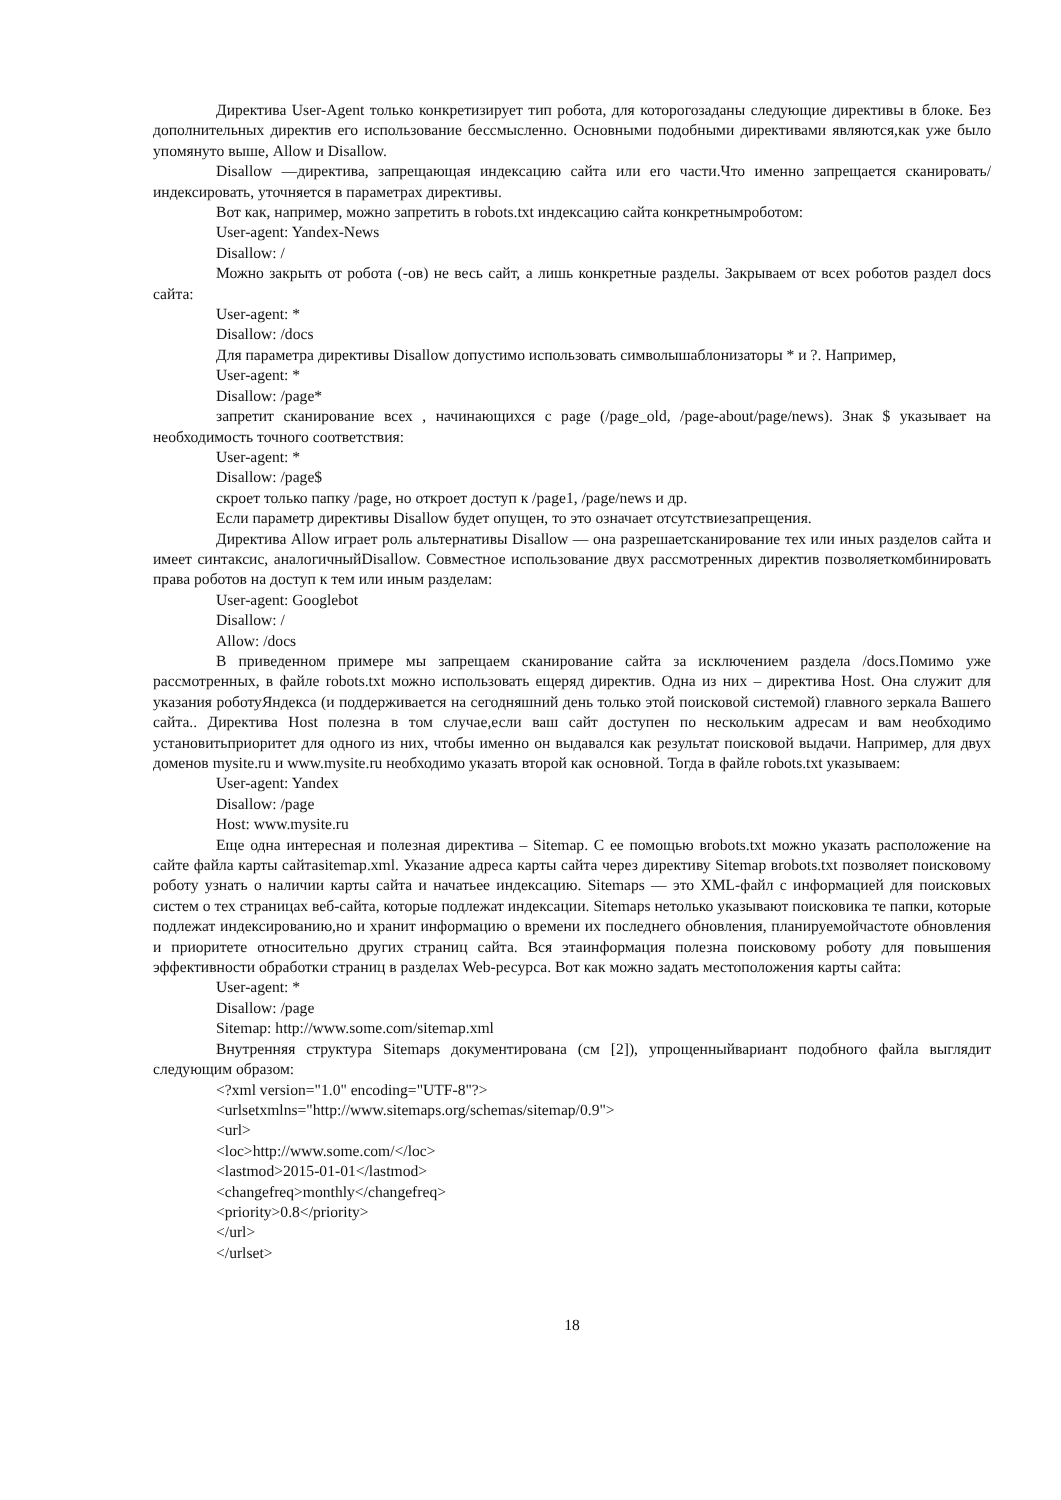Директива User-Agent только конкретизирует тип робота, для которогозаданы следующие директивы в блоке. Без дополнительных директив его использование бессмысленно. Основными подобными директивами являются,как уже было упомянуто выше, Allow и Disallow.
Disallow —директива, запрещающая индексацию сайта или его части.Что именно запрещается сканировать/индексировать, уточняется в параметрах директивы.
Вот как, например, можно запретить в robots.txt индексацию сайта конкретнымроботом:
User-agent: Yandex-News
Disallow: /
Можно закрыть от робота (-ов) не весь сайт, а лишь конкретные разделы. Закрываем от всех роботов раздел docs сайта:
User-agent: *
Disallow: /docs
Для параметра директивы Disallow допустимо использовать символышаблонизаторы * и ?. Например,
User-agent: *
Disallow: /page*
запретит сканирование всех , начинающихся с page (/page_old, /page-about/page/news). Знак $ указывает на необходимость точного соответствия:
User-agent: *
Disallow: /page$
скроет только папку /page, но откроет доступ к /page1, /page/news и др.
Если параметр директивы Disallow будет опущен, то это означает отсутствиезапрещения.
Директива Allow играет роль альтернативы Disallow — она разрешаетсканирование тех или иных разделов сайта и имеет синтаксис, аналогичныйDisallow. Совместное использование двух рассмотренных директив позволяеткомбинировать права роботов на доступ к тем или иным разделам:
User-agent: Googlebot
Disallow: /
Allow: /docs
В приведенном примере мы запрещаем сканирование сайта за исключением раздела /docs.Помимо уже рассмотренных, в файле robots.txt можно использовать ещеряд директив. Одна из них – директива Host. Она служит для указания роботуЯндекса (и поддерживается на сегодняшний день только этой поисковой системой) главного зеркала Вашего сайта.. Директива Host полезна в том случае,если ваш сайт доступен по нескольким адресам и вам необходимо установитьприоритет для одного из них, чтобы именно он выдавался как результат поисковой выдачи. Например, для двух доменов mysite.ru и www.mysite.ru необходимо указать второй как основной. Тогда в файле robots.txt указываем:
User-agent: Yandex
Disallow: /page
Host: www.mysite.ru
Еще одна интересная и полезная директива – Sitemap. С ее помощью вrobots.txt можно указать расположение на сайте файла карты сайтаsitemap.xml. Указание адреса карты сайта через директиву Sitemap вrobots.txt позволяет поисковому роботу узнать о наличии карты сайта и начатьее индексацию. Sitemaps — это XML-файл с информацией для поисковых систем о тех страницах веб-сайта, которые подлежат индексации. Sitemaps нетолько указывают поисковика те папки, которые подлежат индексированию,но и хранит информацию о времени их последнего обновления, планируемойчастоте обновления и приоритете относительно других страниц сайта. Вся этаинформация полезна поисковому роботу для повышения эффективности обработки страниц в разделах Web-ресурса. Вот как можно задать местоположения карты сайта:
User-agent: *
Disallow: /page
Sitemap: http://www.some.com/sitemap.xml
Внутренняя структура Sitemaps документирована (см [2]), упрощенныйвариант подобного файла выглядит следующим образом:
<?xml version="1.0" encoding="UTF-8"?>
<urlsetxmlns="http://www.sitemaps.org/schemas/sitemap/0.9">
<url>
<loc>http://www.some.com/</loc>
<lastmod>2015-01-01</lastmod>
<changefreq>monthly</changefreq>
<priority>0.8</priority>
</url>
</urlset>
18